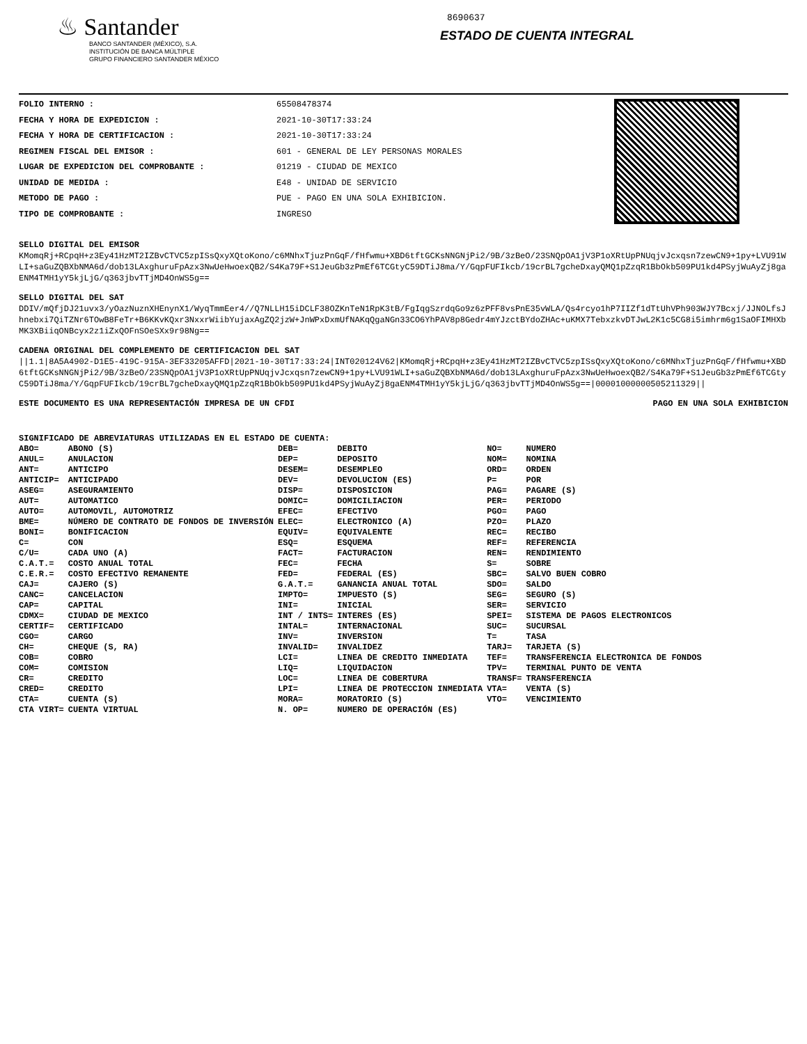♨ Santander
BANCO SANTANDER (MÉXICO), S.A.
INSTITUCIÓN DE BANCA MÚLTIPLE
GRUPO FINANCIERO SANTANDER MÉXICO
8690637
ESTADO DE CUENTA INTEGRAL
| FOLIO INTERNO : | 65508478374 |
| FECHA Y HORA DE EXPEDICION : | 2021-10-30T17:33:24 |
| FECHA Y HORA DE CERTIFICACION : | 2021-10-30T17:33:24 |
| REGIMEN FISCAL DEL EMISOR : | 601 - GENERAL DE LEY PERSONAS MORALES |
| LUGAR DE EXPEDICION DEL COMPROBANTE : | 01219 - CIUDAD DE MEXICO |
| UNIDAD DE MEDIDA : | E48 - UNIDAD DE SERVICIO |
| METODO DE PAGO : | PUE - PAGO EN UNA SOLA EXHIBICION. |
| TIPO DE COMPROBANTE : | INGRESO |
SELLO DIGITAL DEL EMISOR
KMomqRj+RCpqH+z3Ey41HzMT2IZBvCTVC5zpISsQxyXQtoKono/c6MNhxTjuzPnGqF/fHfwmu+XBD6tftGCKsNNGNjPi2/9B/3zBeO/23SNQpOA1jV3P1oXRtUpPNUqjvJcxqsn7zewCN9+1py+LVU91WLI+saGuZQBXbNMA6d/dob13LAxghuruFpAzx3NwUeHwoexQB2/S4Ka79F+S1JeuGb3zPmEf6TCGtyC59DTiJ8ma/Y/GqpFUFIkcb/19crBL7gcheDxayQMQ1pZzqR1BbOkb509PU1kd4PSyjWuAyZj8gaENM4TMH1yY5kjLjG/q363jbvTTjMD4OnWS5g==
SELLO DIGITAL DEL SAT
DDIV/mQfjDJ21uvx3/yOazNuznXHEnynX1/WyqTmmEer4//Q7NLLH15iDCLF38OZKnTeN1RpK3tB/FgIqgSzrdqGo9z6zPFF8vsPnE35vWLA/Qs4rcyo1hP7IIZf1dTtUhVPh903WJY7Bcxj/JJNOLfsJhnebxi7QiTZNr6TOwB8FeTr+B6KKvKQxr3NxxrWiibYujaxAgZQ2jzW+JnWPxDxmUfNAKqQgaNGn33CO6YhPAV8p8Gedr4mYJzctBYdoZHAc+uKMX7TebxzkvDTJwL2K1c5CG8i5imhrm6g1SaOFIMHXbMK3XBiiqONBcyx2z1iZxQOFnSOeSXx9r98Ng==
CADENA ORIGINAL DEL COMPLEMENTO DE CERTIFICACION DEL SAT
||1.1|8A5A4902-D1E5-419C-915A-3EF33205AFFD|2021-10-30T17:33:24|INT020124V62|KMomqRj+RCpqH+z3Ey41HzMT2IZBvCTVC5zpISsQxyXQtoKono/c6MNhxTjuzPnGqF/fHfwmu+XBD6tftGCKsNNGNjPi2/9B/3zBeO/23SNQpOA1jV3P1oXRtUpPNUqjvJcxqsn7zewCN9+1py+LVU91WLI+saGuZQBXbNMA6d/dob13LAxghuruFpAzx3NwUeHwoexQB2/S4Ka79F+S1JeuGb3zPmEf6TCGtyC59DTiJ8ma/Y/GqpFUFIkcb/19crBL7gcheDxayQMQ1pZzqR1BbOkb509PU1kd4PSyjWuAyZj8gaENM4TMH1yY5kjLjG/q363jbvTTjMD4OnWS5g==|00001000000505211329||
ESTE DOCUMENTO ES UNA REPRESENTACIÓN IMPRESA DE UN CFDI PAGO EN UNA SOLA EXHIBICION
SIGNIFICADO DE ABREVIATURAS UTILIZADAS EN EL ESTADO DE CUENTA:
| ABO= | ABONO (S) | DEB= | DEBITO | NO= | NUMERO |
| ANUL= | ANULACION | DEP= | DEPOSITO | NOM= | NOMINA |
| ANT= | ANTICIPO | DESEM= | DESEMPLEO | ORD= | ORDEN |
| ANTICIP= | ANTICIPADO | DEV= | DEVOLUCION (ES) | P= | POR |
| ASEG= | ASEGURAMIENTO | DISP= | DISPOSICION | PAG= | PAGARE (S) |
| AUT= | AUTOMATICO | DOMIC= | DOMICILIACION | PER= | PERIODO |
| AUTO= | AUTOMOVIL, AUTOMOTRIZ | EFEC= | EFECTIVO | PGO= | PAGO |
| BME= | NÚMERO DE CONTRATO DE FONDOS DE INVERSIÓN | ELEC= | ELECTRONICO (A) | PZO= | PLAZO |
| BONI= | BONIFICACION | EQUIV= | EQUIVALENTE | REC= | RECIBO |
| C= | CON | ESQ= | ESQUEMA | REF= | REFERENCIA |
| C/U= | CADA UNO (A) | FACT= | FACTURACION | REN= | RENDIMIENTO |
| C.A.T.= | COSTO ANUAL TOTAL | FEC= | FECHA | S= | SOBRE |
| C.E.R.= | COSTO EFECTIVO REMANENTE | FED= | FEDERAL (ES) | SBC= | SALVO BUEN COBRO |
| CAJ= | CAJERO (S) | G.A.T.= | GANANCIA ANUAL TOTAL | SDO= | SALDO |
| CANC= | CANCELACION | IMPTO= | IMPUESTO (S) | SEG= | SEGURO (S) |
| CAP= | CAPITAL | INI= | INICIAL | SER= | SERVICIO |
| CDMX= | CIUDAD DE MEXICO | INT / INTS= | INTERES (ES) | SPEI= | SISTEMA DE PAGOS ELECTRONICOS |
| CERTIF= | CERTIFICADO | INTAL= | INTERNACIONAL | SUC= | SUCURSAL |
| CGO= | CARGO | INV= | INVERSION | T= | TASA |
| CH= | CHEQUE (S, RA) | INVALID= | INVALIDEZ | TARJ= | TARJETA (S) |
| COB= | COBRO | LCI= | LINEA DE CREDITO INMEDIATA | TEF= | TRANSFERENCIA ELECTRONICA DE FONDOS |
| COM= | COMISION | LIQ= | LIQUIDACION | TPV= | TERMINAL PUNTO DE VENTA |
| CR= | CREDITO | LOC= | LINEA DE COBERTURA | TRANSF= | TRANSFERENCIA |
| CRED= | CREDITO | LPI= | LINEA DE PROTECCION INMEDIATA | VTA= | VENTA (S) |
| CTA= | CUENTA (S) | MORA= | MORATORIO (S) | VTO= | VENCIMIENTO |
| CTA VIRT= | CUENTA VIRTUAL | N. OP= | NUMERO DE OPERACIÓN (ES) | | |